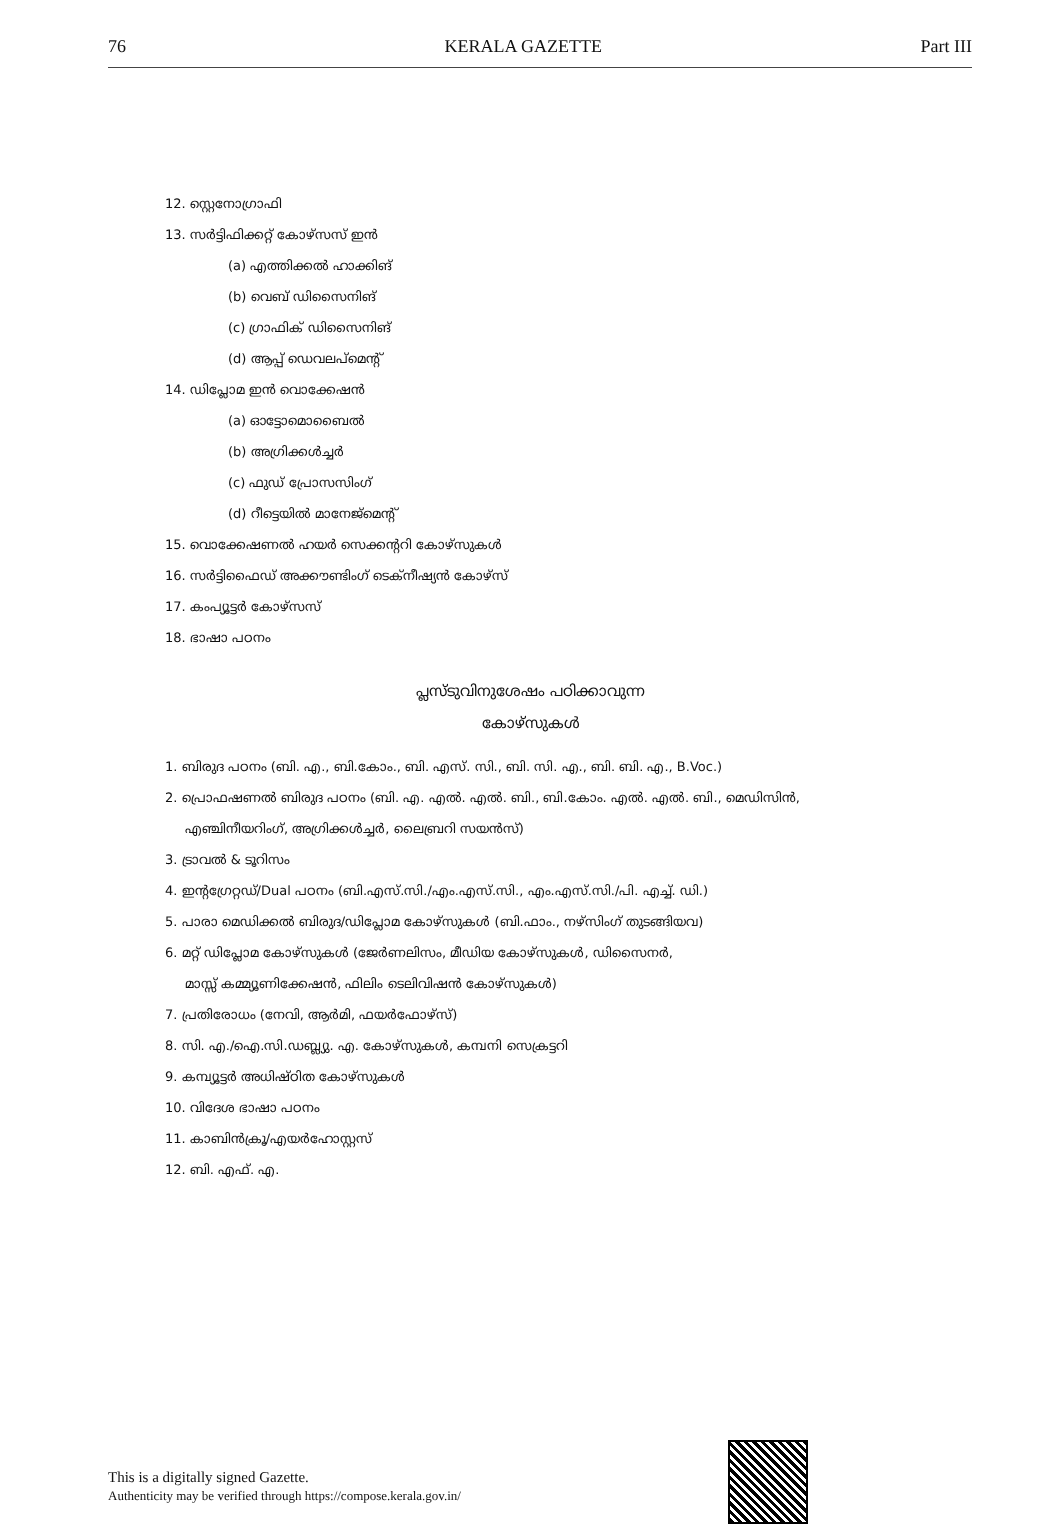76 KERALA GAZETTE Part III
12. സ്റ്റെനോഗ്രാഫി
13. സർട്ടിഫിക്കറ്റ് കോഴ്സസ് ഇൻ
(a) എത്തിക്കൽ ഹാക്കിങ്
(b) വെബ് ഡിസൈനിങ്
(c) ഗ്രാഫിക് ഡിസൈനിങ്
(d) ആപ്പ് ഡെവലപ്മെന്റ്
14. ഡിപ്ലോമ ഇൻ വൊക്കേഷൻ
(a) ഓട്ടോമൊബൈൽ
(b) അഗ്രിക്കൾച്ചർ
(c) ഫുഡ് പ്രോസസിംഗ്
(d) റീട്ടെയിൽ മാനേജ്മെന്റ്
15. വൊക്കേഷണൽ ഹയർ സെക്കന്ററി കോഴ്സുകൾ
16. സർട്ടിഫൈഡ് അക്കൗണ്ടിംഗ് ടെക്നീഷ്യൻ കോഴ്സ്
17. കംപ്യൂട്ടർ കോഴ്സസ്
18. ഭാഷാ പഠനം
പ്ലസ്ടുവിനുശേഷം പഠിക്കാവുന്ന
കോഴ്സുകൾ
1. ബിരുദ പഠനം (ബി. എ., ബി.കോം., ബി. എസ്. സി., ബി. സി. എ., ബി. ബി. എ., B.Voc.)
2. പ്രൊഫഷണൽ ബിരുദ പഠനം (ബി. എ. എൽ. എൽ. ബി., ബി.കോം. എൽ. എൽ. ബി., മെഡിസിൻ,
എഞ്ചിനീയറിംഗ്, അഗ്രിക്കൾച്ചർ, ലൈബ്രറി സയൻസ്)
3. ട്രാവൽ & ടൂറിസം
4. ഇന്റഗ്രേറ്റഡ്/Dual പഠനം (ബി.എസ്.സി./എം.എസ്.സി., എം.എസ്.സി./പി. എച്ച്. ഡി.)
5. പാരാ മെഡിക്കൽ ബിരുദ/ഡിപ്ലോമ കോഴ്സുകൾ (ബി.ഫാം., നഴ്സിംഗ് തുടങ്ങിയവ)
6. മറ്റ് ഡിപ്ലോമ കോഴ്സുകൾ (ജേർണലിസം, മീഡിയ കോഴ്സുകൾ, ഡിസൈനർ,
മാസ്സ് കമ്മ്യൂണിക്കേഷൻ, ഫിലിം ടെലിവിഷൻ കോഴ്സുകൾ)
7. പ്രതിരോധം (നേവി, ആർമി, ഫയർഫോഴ്സ്)
8. സി. എ./ഐ.സി.ഡബ്ല്യു. എ. കോഴ്സുകൾ, കമ്പനി സെക്രട്ടറി
9. കമ്പ്യൂട്ടർ അധിഷ്ഠിത കോഴ്സുകൾ
10. വിദേശ ഭാഷാ പഠനം
11. കാബിൻക്രൂ/എയർഹോസ്റ്റസ്
12. ബി. എഫ്. എ.
This is a digitally signed Gazette.
Authenticity may be verified through https://compose.kerala.gov.in/